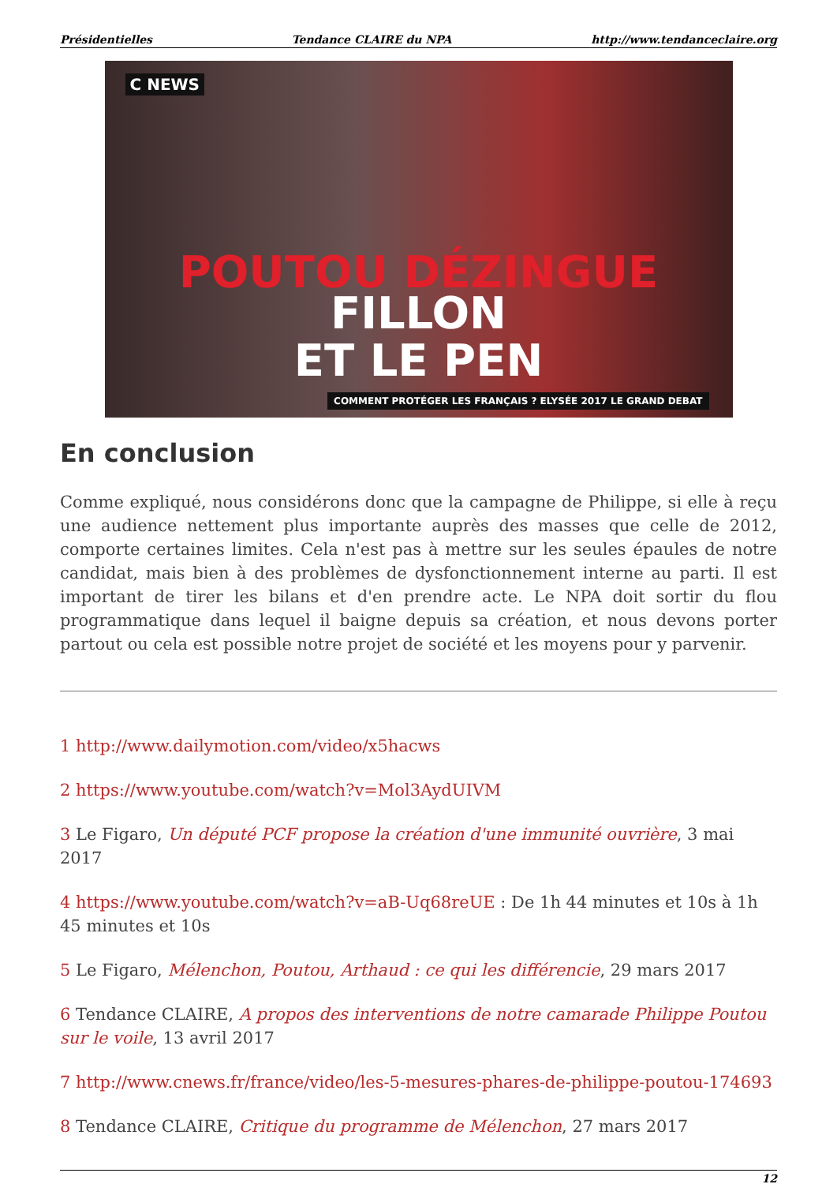Présidentielles Tendance CLAIRE du NPA http://www.tendanceclaire.org
C NEWS
POUTOU DÉZINGUE
FILLON
ET LE PEN
COMMENT PROTÉGER LES FRANÇAIS ? ELYSÉE 2017 LE GRAND DEBAT
En conclusion
Comme expliqué, nous considérons donc que la campagne de Philippe, si elle à reçu une audience nettement plus importante auprès des masses que celle de 2012, comporte certaines limites. Cela n'est pas à mettre sur les seules épaules de notre candidat, mais bien à des problèmes de dysfonctionnement interne au parti. Il est important de tirer les bilans et d'en prendre acte. Le NPA doit sortir du flou programmatique dans lequel il baigne depuis sa création, et nous devons porter partout ou cela est possible notre projet de société et les moyens pour y parvenir.
1 http://www.dailymotion.com/video/x5hacws
2 https://www.youtube.com/watch?v=Mol3AydUIVM
3 Le Figaro, Un député PCF propose la création d'une immunité ouvrière, 3 mai 2017
4 https://www.youtube.com/watch?v=aB-Uq68reUE : De 1h 44 minutes et 10s à 1h 45 minutes et 10s
5 Le Figaro, Mélenchon, Poutou, Arthaud : ce qui les différencie, 29 mars 2017
6 Tendance CLAIRE, A propos des interventions de notre camarade Philippe Poutou sur le voile, 13 avril 2017
7 http://www.cnews.fr/france/video/les-5-mesures-phares-de-philippe-poutou-174693
8 Tendance CLAIRE, Critique du programme de Mélenchon, 27 mars 2017
12